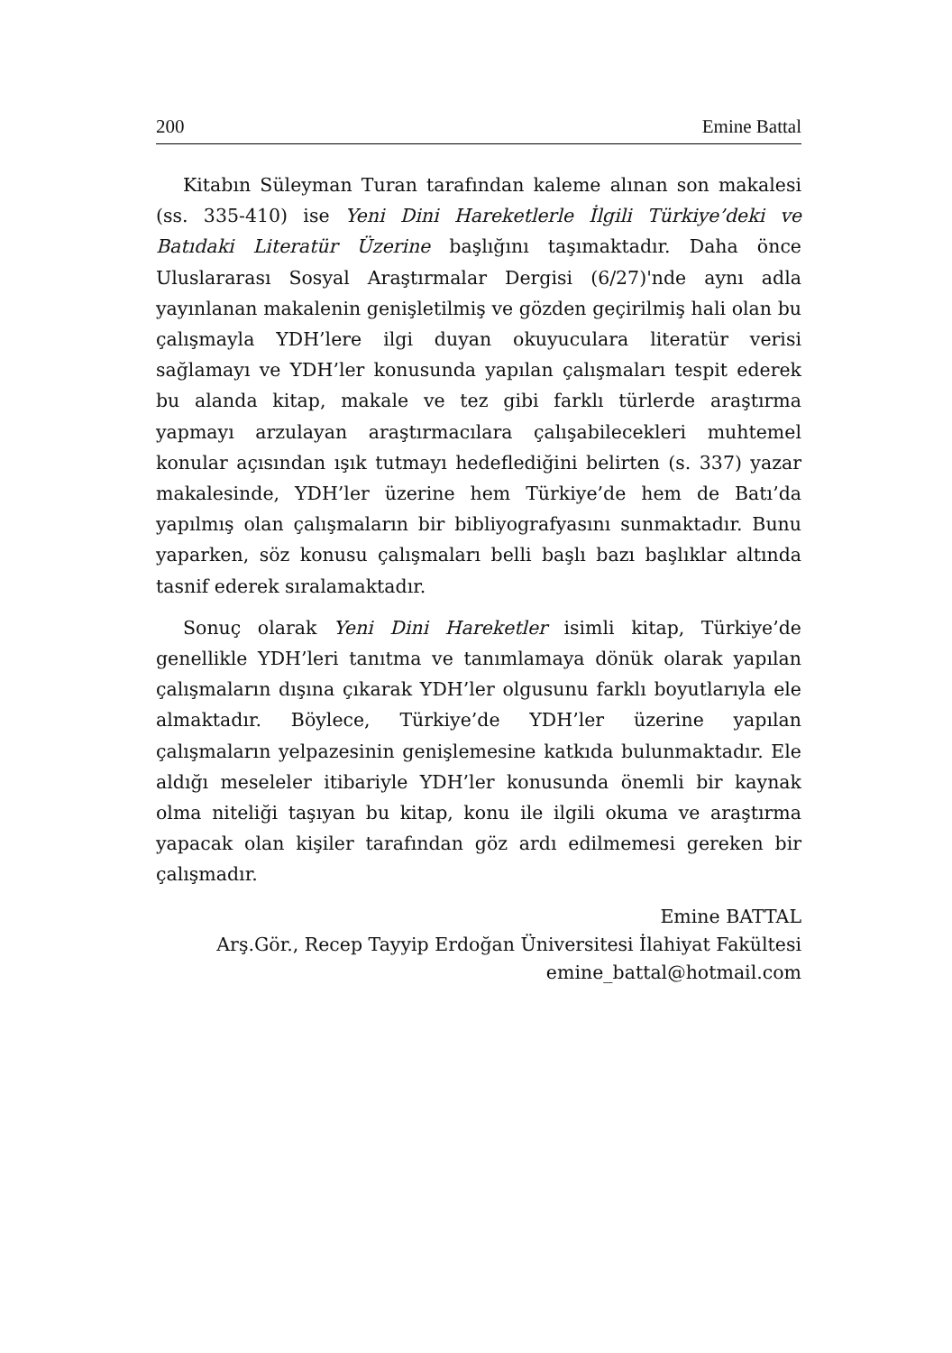200 Emine Battal
Kitabın Süleyman Turan tarafından kaleme alınan son makalesi (ss. 335-410) ise Yeni Dini Hareketlerle İlgili Türkiye’deki ve Batıdaki Literatür Üzerine başlığını taşımaktadır. Daha önce Uluslararası Sosyal Araştırmalar Dergisi (6/27)'nde aynı adla yayınlanan makalenin genişletilmiş ve gözden geçirilmiş hali olan bu çalışmayla YDH’lere ilgi duyan okuyuculara literatür verisi sağlamayı ve YDH’ler konusunda yapılan çalışmaları tespit ederek bu alanda kitap, makale ve tez gibi farklı türlerde araştırma yapmayı arzulayan araştırmacılara çalışabilecekleri muhtemel konular açısından ışık tutmayı hedeflediğini belirten (s. 337) yazar makalesinde, YDH’ler üzerine hem Türkiye’de hem de Batı’da yapılmış olan çalışmaların bir bibliyografyasını sunmaktadır. Bunu yaparken, söz konusu çalışmaları belli başlı bazı başlıklar altında tasnif ederek sıralamaktadır.
Sonuç olarak Yeni Dini Hareketler isimli kitap, Türkiye’de genellikle YDH’leri tanıtma ve tanımlamaya dönük olarak yapılan çalışmaların dışına çıkarak YDH’ler olgusunu farklı boyutlarıyla ele almaktadır. Böylece, Türkiye’de YDH’ler üzerine yapılan çalışmaların yelpazesinin genişlemesine katkıda bulunmaktadır. Ele aldığı meseleler itibariyle YDH’ler konusunda önemli bir kaynak olma niteliği taşıyan bu kitap, konu ile ilgili okuma ve araştırma yapacak olan kişiler tarafından göz ardı edilmemesi gereken bir çalışmadır.
Emine BATTAL
Arş.Gör., Recep Tayyip Erdoğan Üniversitesi İlahiyat Fakültesi
emine_battal@hotmail.com